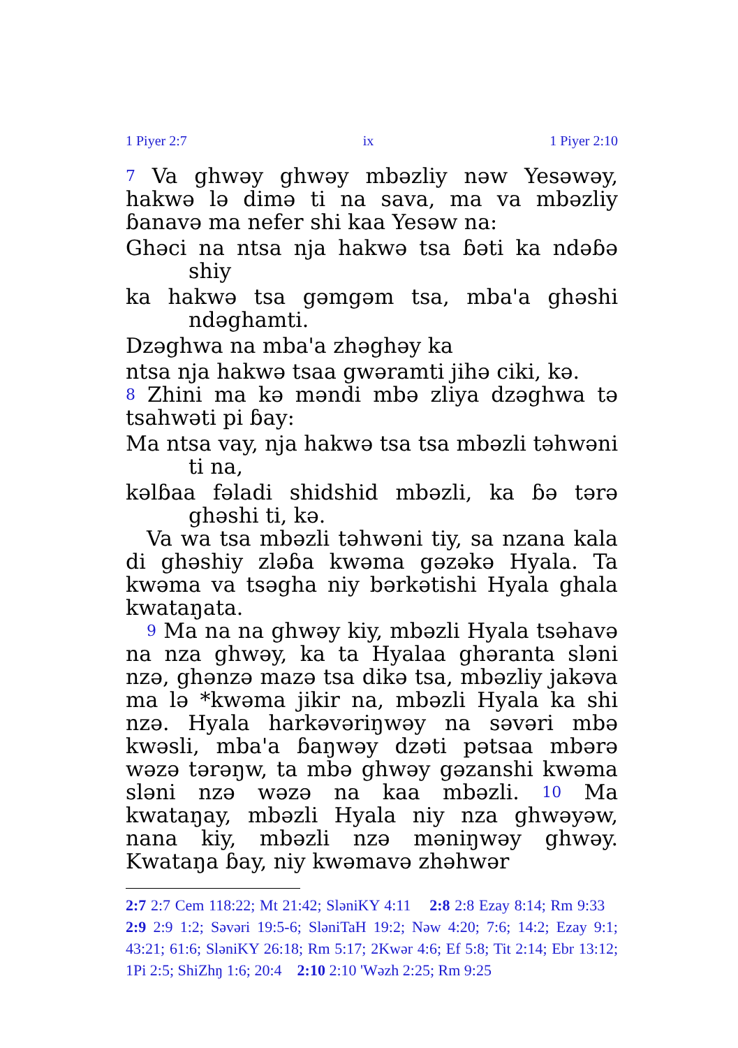1 Piyer 2:7 ix 1 Piyer 2:10
7 Va ghwəy ghwəy mbəzliy nəw Yesəwəy, hakwə lə dimə ti na sava, ma va mbəzliy ɓanavə ma nefer shi kaa Yesəw na:
Ghəci na ntsa nja hakwə tsa ɓəti ka ndəɓə shiy
ka hakwə tsa gəmgəm tsa, mba'a ghəshi ndəghamti.
Dzəghwa na mba'a zhəghəy ka
ntsa nja hakwə tsaa gwəramti jihə ciki, kə.
8 Zhini ma kə məndi mbə zliya dzəghwa tə tsahwəti pi ɓay:
Ma ntsa vay, nja hakwə tsa tsa mbəzli təhwəni ti na,
kəlɓaa fəladi shidshid mbəzli, ka ɓə tərə ghəshi ti, kə.
Va wa tsa mbəzli təhwəni tiy, sa nzana kala di ghəshiy zləɓa kwəma gəzəkə Hyala. Ta kwəma va tsəgha niy bərkətishi Hyala ghala kwataŋata.
9 Ma na na ghwəy kiy, mbəzli Hyala tsəhavə na nza ghwəy, ka ta Hyalaa ghəranta sləni nzə, ghənzə mazə tsa dikə tsa, mbəzliy jakəva ma lə *kwəma jikir na, mbəzli Hyala ka shi nzə. Hyala harkəvəriŋwəy na səvəri mbə kwəsli, mba'a ɓaŋwəy dzəti pətsaa mbərə wəzə tərəŋw, ta mbə ghwəy gəzanshi kwəma sləni nzə wəzə na kaa mbəzli. 10 Ma kwataŋay, mbəzli Hyala niy nza ghwəyəw, nana kiy, mbəzli nzə məniŋwəy ghwəy. Kwataŋa ɓay, niy kwəmavə zhəhwər
2:7 2:7 Cem 118:22; Mt 21:42; SləniKY 4:11 2:8 2:8 Ezay 8:14; Rm 9:33 2:9 2:9 1:2; Səvəri 19:5-6; SləniTaH 19:2; Nəw 4:20; 7:6; 14:2; Ezay 9:1; 43:21; 61:6; SləniKY 26:18; Rm 5:17; 2Kwər 4:6; Ef 5:8; Tit 2:14; Ebr 13:12; 1Pi 2:5; ShiZhŋ 1:6; 20:4 2:10 2:10 'Wəzh 2:25; Rm 9:25